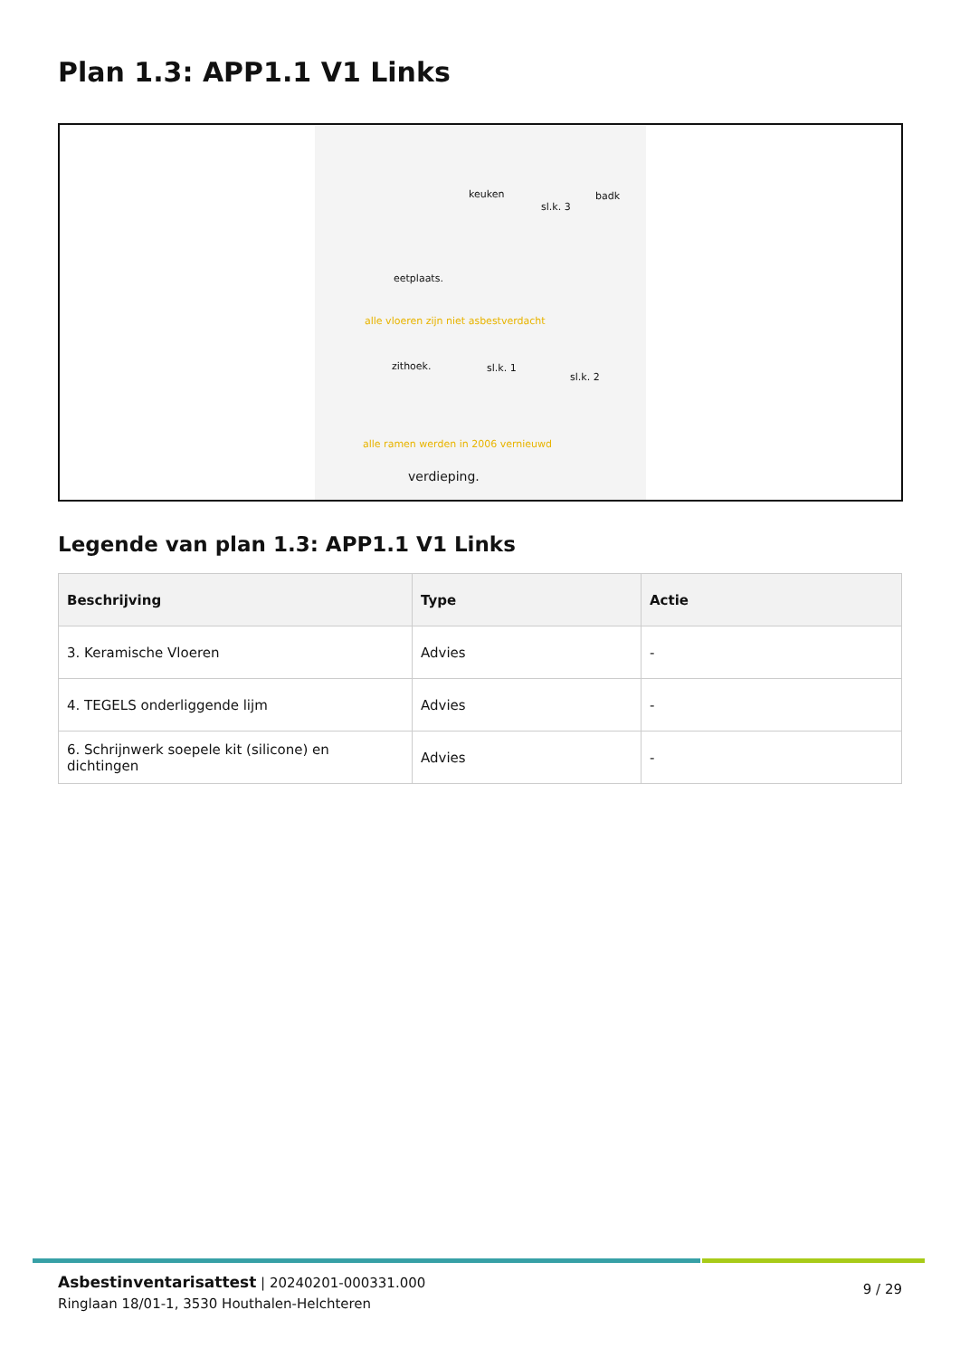Plan 1.3: APP1.1 V1 Links
keuken
sl.k. 3
badk
eetplaats.
alle vloeren zijn niet asbestverdacht
zithoek. sl.k. 1
sl.k. 2
alle ramen werden in 2006 vernieuwd
verdieping.
Legende van plan 1.3: APP1.1 V1 Links
| Beschrijving | Type | Actie |
| --- | --- | --- |
| 3. Keramische Vloeren | Advies | - |
| 4. TEGELS onderliggende lijm | Advies | - |
| 6. Schrijnwerk soepele kit (silicone) en dichtingen | Advies | - |
Asbestinventarisattest | 20240201-000331.000
Ringlaan 18/01-1, 3530 Houthalen-Helchteren
9 / 29